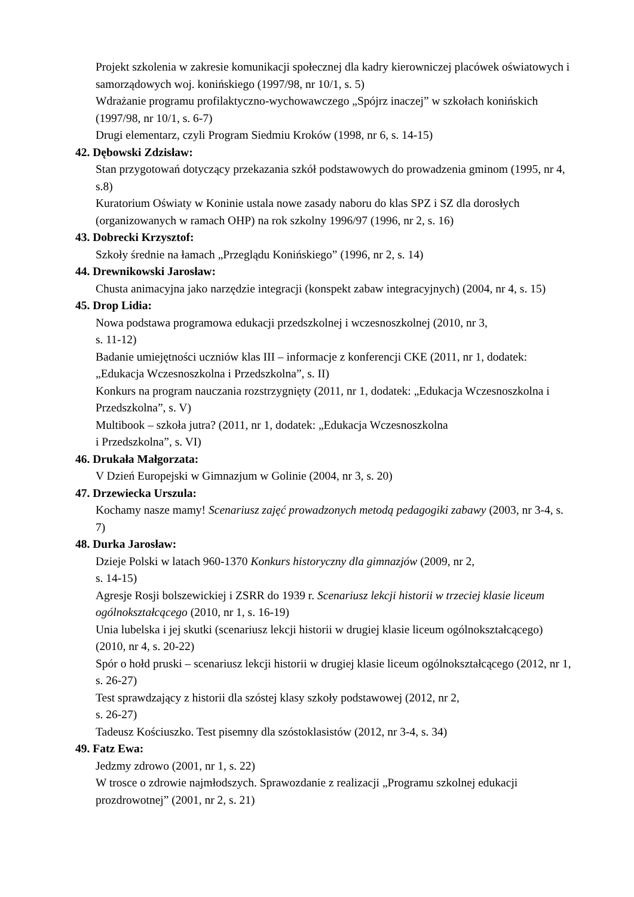Projekt szkolenia w zakresie komunikacji społecznej dla kadry kierowniczej placówek oświatowych i samorządowych woj. konińskiego (1997/98, nr 10/1, s. 5)
Wdrażanie programu profilaktyczno-wychowawczego „Spójrz inaczej” w szkołach konińskich (1997/98, nr 10/1, s. 6-7)
Drugi elementarz, czyli Program Siedmiu Kroków (1998, nr 6, s. 14-15)
42. Dębowski Zdzisław:
Stan przygotowań dotyczący przekazania szkół podstawowych do prowadzenia gminom (1995, nr 4, s.8)
Kuratorium Oświaty w Koninie ustala nowe zasady naboru do klas SPZ i SZ dla dorosłych (organizowanych w ramach OHP) na rok szkolny 1996/97 (1996, nr 2, s. 16)
43. Dobrecki Krzysztof:
Szkoły średnie na łamach „Przeglądu Konińskiego” (1996, nr 2, s. 14)
44. Drewnikowski Jarosław:
Chusta animacyjna jako narzędzie integracji (konspekt zabaw integracyjnych) (2004, nr 4, s. 15)
45. Drop Lidia:
Nowa podstawa programowa edukacji przedszkolnej i wczesnoszkolnej (2010, nr 3,
s. 11-12)
Badanie umiejętności uczniów klas III – informacje z konferencji CKE (2011, nr 1, dodatek: „Edukacja Wczesnoszkolna i Przedszkolna”, s. II)
Konkurs na program nauczania rozstrzygnięty (2011, nr 1, dodatek: „Edukacja Wczesnoszkolna i Przedszkolna”, s. V)
Multibook – szkoła jutra? (2011, nr 1, dodatek: „Edukacja Wczesnoszkolna
i Przedszkolna”, s. VI)
46. Drukała Małgorzata:
V Dzień Europejski w Gimnazjum w Golinie (2004, nr 3, s. 20)
47. Drzewiecka Urszula:
Kochamy nasze mamy! Scenariusz zajęć prowadzonych metodą pedagogiki zabawy (2003, nr 3-4, s. 7)
48. Durka Jarosław:
Dzieje Polski w latach 960-1370 Konkurs historyczny dla gimnazjów (2009, nr 2,
s. 14-15)
Agresje Rosji bolszewickiej i ZSRR do 1939 r. Scenariusz lekcji historii w trzeciej klasie liceum ogólnokształcącego (2010, nr 1, s. 16-19)
Unia lubelska i jej skutki (scenariusz lekcji historii w drugiej klasie liceum ogólnokształcącego) (2010, nr 4, s. 20-22)
Spór o hołd pruski – scenariusz lekcji historii w drugiej klasie liceum ogólnokształcącego (2012, nr 1, s. 26-27)
Test sprawdzający z historii dla szóstej klasy szkoły podstawowej (2012, nr 2,
s. 26-27)
Tadeusz Kościuszko. Test pisemny dla szóstoklasistów (2012, nr 3-4, s. 34)
49. Fatz Ewa:
Jedzmy zdrowo (2001, nr 1, s. 22)
W trosce o zdrowie najmłodszych. Sprawozdanie z realizacji „Programu szkolnej edukacji prozdrowotnej” (2001, nr 2, s. 21)